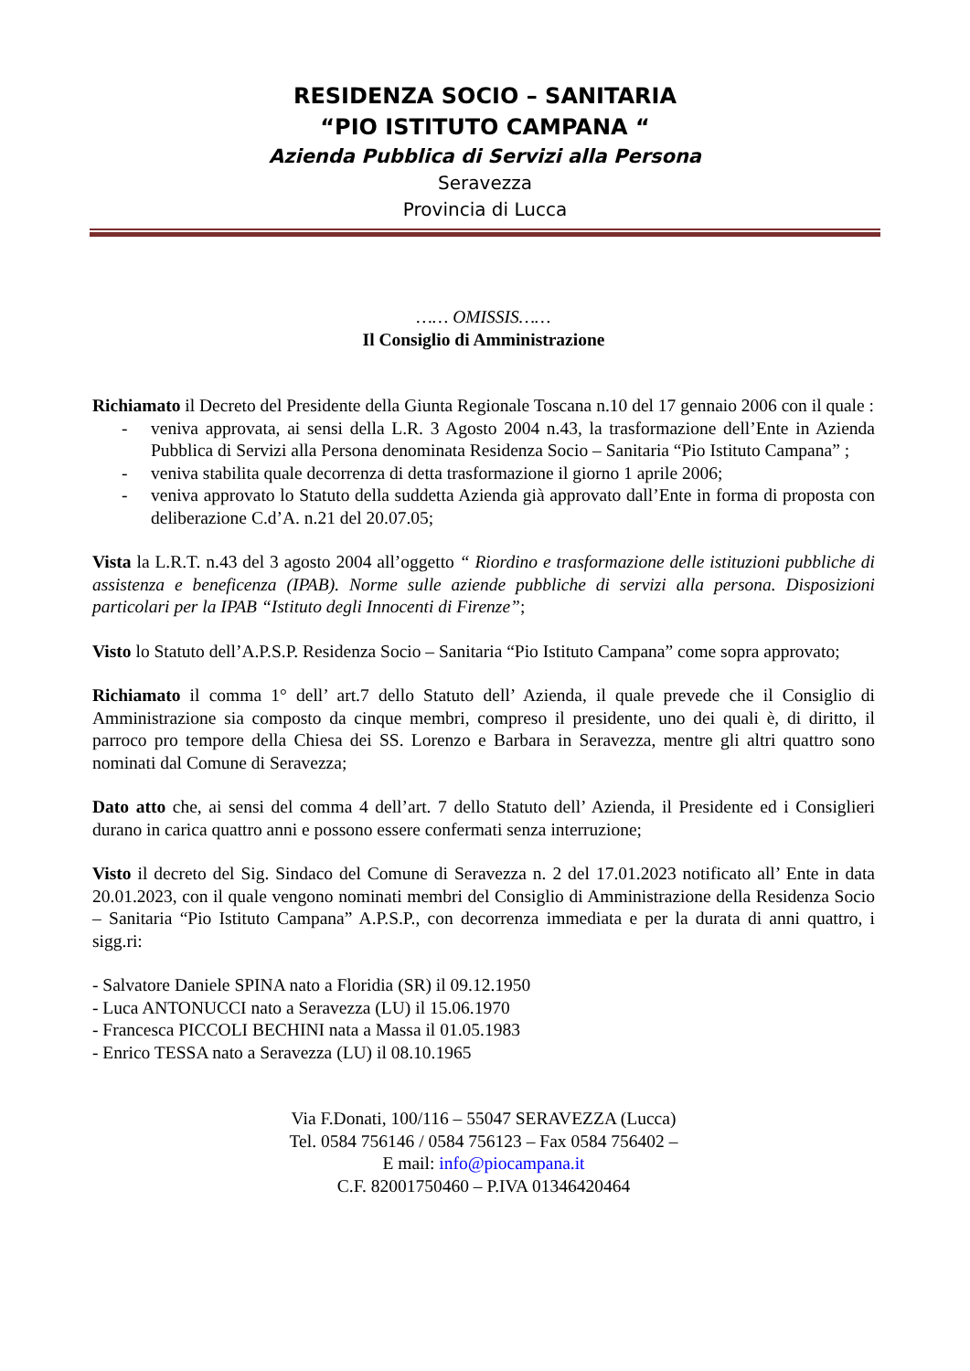RESIDENZA SOCIO – SANITARIA
“PIO ISTITUTO CAMPANA “
Azienda Pubblica di Servizi alla Persona
Seravezza
Provincia di Lucca
…… OMISSIS……
Il Consiglio di Amministrazione
Richiamato il Decreto del Presidente della Giunta Regionale Toscana n.10 del 17 gennaio 2006 con il quale :
- veniva approvata, ai sensi della L.R. 3 Agosto 2004 n.43, la trasformazione dell’Ente in Azienda Pubblica di Servizi alla Persona denominata Residenza Socio – Sanitaria “Pio Istituto Campana” ;
- veniva stabilita quale decorrenza di detta trasformazione il giorno 1 aprile 2006;
- veniva approvato lo Statuto della suddetta Azienda già approvato dall’Ente in forma di proposta con deliberazione C.d’A. n.21 del 20.07.05;
Vista la L.R.T. n.43 del 3 agosto 2004 all’oggetto “ Riordino e trasformazione delle istituzioni pubbliche di assistenza e beneficenza (IPAB). Norme sulle aziende pubbliche di servizi alla persona. Disposizioni particolari per la IPAB “Istituto degli Innocenti di Firenze”;
Visto lo Statuto dell’A.P.S.P. Residenza Socio – Sanitaria “Pio Istituto Campana” come sopra approvato;
Richiamato il comma 1° dell’ art.7 dello Statuto dell’ Azienda, il quale prevede che il Consiglio di Amministrazione sia composto da cinque membri, compreso il presidente, uno dei quali è, di diritto, il parroco pro tempore della Chiesa dei SS. Lorenzo e Barbara in Seravezza, mentre gli altri quattro sono nominati dal Comune di Seravezza;
Dato atto che, ai sensi del comma 4 dell’art. 7 dello Statuto dell’ Azienda, il Presidente ed i Consiglieri durano in carica quattro anni e possono essere confermati senza interruzione;
Visto il decreto del Sig. Sindaco del Comune di Seravezza n. 2 del 17.01.2023 notificato all’ Ente in data 20.01.2023, con il quale vengono nominati membri del Consiglio di Amministrazione della Residenza Socio – Sanitaria “Pio Istituto Campana” A.P.S.P., con decorrenza immediata e per la durata di anni quattro, i sigg.ri:
- Salvatore Daniele SPINA nato a Floridia (SR) il 09.12.1950
- Luca ANTONUCCI nato a Seravezza (LU) il 15.06.1970
- Francesca PICCOLI BECHINI nata a Massa il 01.05.1983
- Enrico TESSA nato a Seravezza (LU) il 08.10.1965
Via F.Donati, 100/116 – 55047 SERAVEZZA (Lucca)
Tel. 0584 756146 / 0584 756123 – Fax 0584 756402 –
E mail: info@piocampana.it
C.F. 82001750460 – P.IVA 01346420464